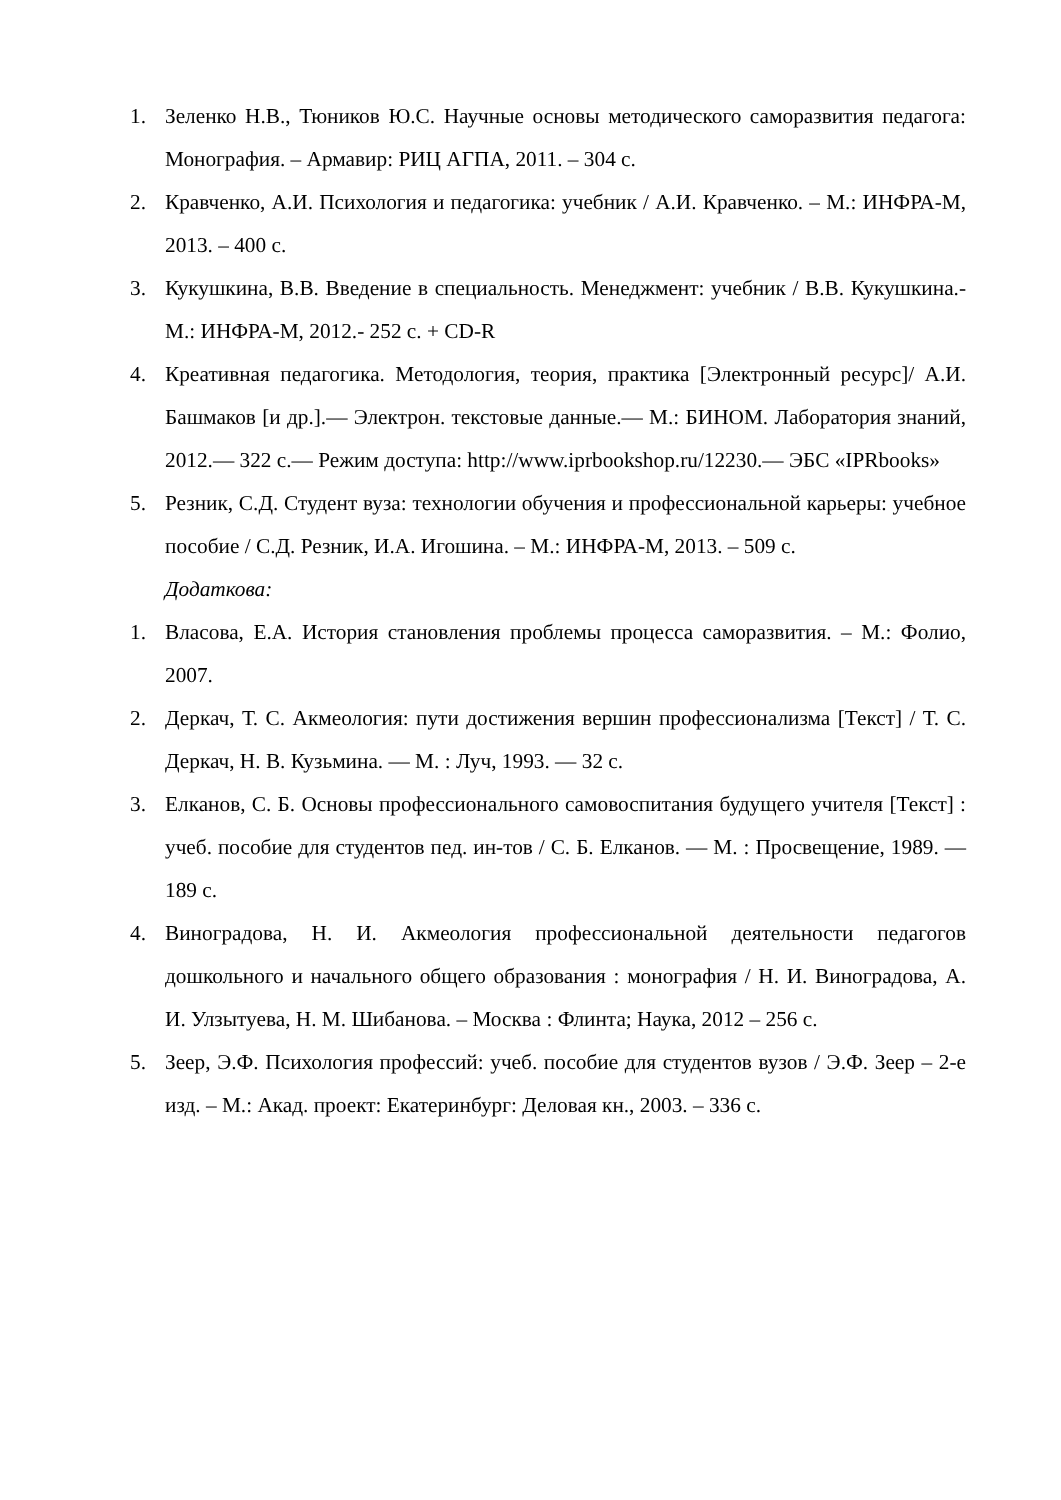1. Зеленко Н.В., Тюников Ю.С. Научные основы методического саморазвития педагога: Монография. – Армавир: РИЦ АГПА, 2011. – 304 с.
2. Кравченко, А.И. Психология и педагогика: учебник / А.И. Кравченко. – М.: ИНФРА-М, 2013. – 400 с.
3. Кукушкина, В.В. Введение в специальность. Менеджмент: учебник / В.В. Кукушкина.- М.: ИНФРА-М, 2012.- 252 с. + CD-R
4. Креативная педагогика. Методология, теория, практика [Электронный ресурс]/ А.И. Башмаков [и др.].— Электрон. текстовые данные.— М.: БИНОМ. Лаборатория знаний, 2012.— 322 с.— Режим доступа: http://www.iprbookshop.ru/12230.— ЭБС «IPRbooks»
5. Резник, С.Д. Студент вуза: технологии обучения и профессиональной карьеры: учебное пособие / С.Д. Резник, И.А. Игошина. – М.: ИНФРА-М, 2013. – 509 с.
Додаткова:
1. Власова, Е.А. История становления проблемы процесса саморазвития. – М.: Фолио, 2007.
2. Деркач, Т. С. Акмеология: пути достижения вершин профессионализма [Текст] / Т. С. Деркач, Н. В. Кузьмина. — М. : Луч, 1993. — 32 с.
3. Елканов, С. Б. Основы профессионального самовоспитания будущего учителя [Текст] : учеб. пособие для студентов пед. ин-тов / С. Б. Елканов. — М. : Просвещение, 1989. — 189 с.
4. Виноградова, Н. И. Акмеология профессиональной деятельности педагогов дошкольного и начального общего образования : монография / Н. И. Виноградова, А. И. Улзытуева, Н. М. Шибанова. – Москва : Флинта; Наука, 2012 – 256 с.
5. Зеер, Э.Ф. Психология профессий: учеб. пособие для студентов вузов / Э.Ф. Зеер – 2-е изд. – М.: Акад. проект: Екатеринбург: Деловая кн., 2003. – 336 с.